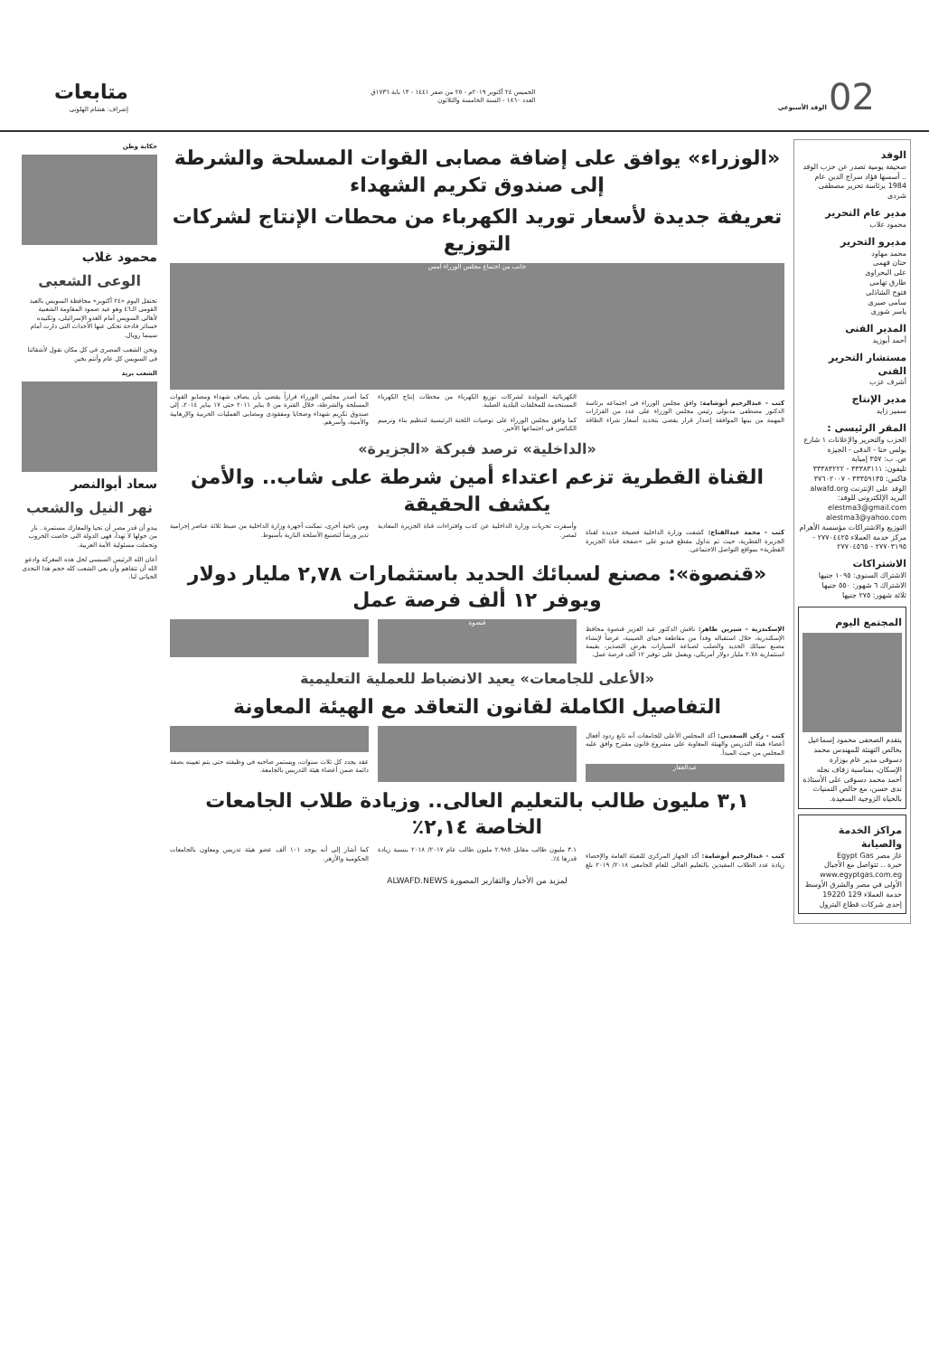02 الوفد الأسبوعي
الخميس ٢٤ أكتوبر ٢٠١٩م - ٢٥ من صفر ١٤٤١ - ١٣ بابة ١٧٣٦ق
العدد ١٨٦٠ - السنة الخامسة والثلاثون
متابعات
إشراف: هشام الهلوتى
الوفد
صحيفة يومية تصدر عن حزب الوفد .. أسسها فؤاد سراج الدين عام 1984 برئاسة تحرير مصطفى شردى
مدير عام التحرير
محمود غلاب
مديرو التحرير
محمد مهاود
حنان فهمى
على البحراوى
طارق تهامى
فتوح الشاذلى
سامى صبرى
ياسر شورى
المدير الفنى
أحمد أبوزيد
مستشار التحرير الفنى
أشرف عزب
مدير الإنتاج
سمير زايد
المقر الرئيسى :
الحزب والتحرير والإعلانات ١ شارع بولس حنا - الدقى - الجيزة
ص. ب: ٣٥٧ إمبابة
تليفون: ٣٣٣٨٣١١١ - ٣٣٣٨٣٢٢٢
فاكس: ٣٣٣٥٩١٣٥ - ٣٧٦٠٢٠٠٧
الوفد على الإنترنت alwafd.org
البريد الإلكترونى للوفد:
elestma3@gmail.com
alestma3@yahoo.com
التوزيع والاشتراكات مؤسسة الأهرام مركز خدمة العملاء ٢٧٧٠٤٤٢٥ - ٢٧٧٠٣١٩٥ - ٢٧٧٠٤٥٦٥
الاشتراكات
الاشتراك السنوى: ١٠٩٥ جنيها
الاشتراك ٦ شهور: ٥٥٠ جنيها
ثلاثة شهور: ٢٧٥ جنيها
المجتمع اليوم
يتقدم الصحفى محمود إسماعيل بخالص التهنئة للمهندس محمد دسوقى مدير عام بوزارة الإسكان، بمناسبة زفاف نجله أحمد محمد دسوقى على الأستاذة ندى حسن، مع خالص التمنيات بالحياة الزوجية السعيدة.
مراكز الخدمة والصيانة
غاز مصر Egypt Gas
خبرة .. تتواصل مع الأجيال
www.egyptgas.com.eg
الأولى في مصر والشرق الأوسط
خدمة العملاء 129 19220
إحدى شركات قطاع البترول
«الوزراء» يوافق على إضافة مصابى القوات المسلحة والشرطة إلى صندوق تكريم الشهداء
تعريفة جديدة لأسعار توريد الكهرباء من محطات الإنتاج لشركات التوزيع
جانب من اجتماع مجلس الوزراء أمس
كتب - عبدالرحيم أبوشامة: وافق مجلس الوزراء فى اجتماعه برئاسة الدكتور مصطفى مدبولى رئيس مجلس الوزراء على عدد من القرارات المهمة من بينها الموافقة إصدار قرار يقضى بتحديد أسعار شراء الطاقة الكهربائية المولدة لشركات توزيع الكهرباء من محطات إنتاج الكهرباء المستخدمة للمخلفات البلدية الصلبة.
كما وافق مجلس الوزراء على توصيات اللجنة الرئيسية لتنظيم بناء وترميم الكنائس فى اجتماعها الأخير.
كما أصدر مجلس الوزراء قراراً يقضى بأن يضاف شهداء ومصابو القوات المسلحة والشرطة، خلال الفترة من ٥ يناير ٢٠١١ حتى ١٧ يناير ٢٠١٤، إلى صندوق تكريم شهداء وضحايا ومفقودى ومصابى العمليات الحربية والإرهابية والأمنية، وأسرهم.
«الداخلية» ترصد فبركة «الجزيرة»
القناة القطرية تزعم اعتداء أمين شرطة على شاب.. والأمن يكشف الحقيقة
كتب - محمد عبدالفتاح: كشفت وزارة الداخلية فضيحة جديدة لقناة الجزيرة القطرية، حيث تم تداول مقطع فيديو على «صفحة قناة الجزيرة القطرية» بمواقع التواصل الاجتماعى.
وأسفرت تحريات وزارة الداخلية عن كذب وافتراءات قناة الجزيرة المعادية لمصر.
ومن ناحية أخرى، تمكنت أجهزة وزارة الداخلية من ضبط ثلاثة عناصر إجرامية تدير ورشاً لتصنيع الأسلحة النارية بأسيوط.
«قنصوة»: مصنع لسبائك الحديد باستثمارات ٢,٧٨ مليار دولار ويوفر ١٢ ألف فرصة عمل
الإسكندرية - شيرين طاهر: ناقش الدكتور عبد العزيز قنصوة محافظ الإسكندرية، خلال استقباله وفداً من مقاطعة خيباى الصينية، عرضاً لإنشاء مصنع سبائك الحديد والصلب لصناعة السيارات بغرض التصدير، بقيمة استثمارية ٢.٧٨ مليار دولار أمريكى، ويعمل على توفير ١٢ ألف فرصة عمل.
قنصوة
«الأعلى للجامعات» يعيد الانضباط للعملية التعليمية
التفاصيل الكاملة لقانون التعاقد مع الهيئة المعاونة
كتب - زكى السعدنى: أكد المجلس الأعلى للجامعات أنه تابع ردود أفعال أعضاء هيئة التدريس والهيئة المعاونة على مشروع قانون مقترح وافق عليه المجلس من حيث المبدأ.
عبدالغفار
عقد يجدد كل ثلاث سنوات، ويستمر صاحبه فى وظيفته حتى يتم تعيينه بصفة دائمة ضمن أعضاء هيئة التدريس بالجامعة.
٣,١ مليون طالب بالتعليم العالى.. وزيادة طلاب الجامعات الخاصة ٢,١٤٪
كتب - عبدالرحيم أبوشامة: أكد الجهاز المركزى للتعبئة العامة والإحصاء زيادة عدد الطلاب المقيدين بالتعليم العالى للعام الجامعى ٢٠١٨/ ٢٠١٩ بلغ ٣.١ مليون طالب مقابل ٢.٩٨٥ مليون طالب عام ٢٠١٧/ ٢٠١٨ بنسبة زيادة قدرها ٤٪.
كما أشار إلى أنه يوجد ١٠١ ألف عضو هيئة تدريس ومعاون بالجامعات الحكومية والأزهر.
لمزيد من الأخبار والتقارير المصورة ALWAFD.NEWS
حكاية وطن
محمود غلاب
الوعى الشعبى
تحتفل اليوم «٢٤ أكتوبر» محافظة السويس بالعيد القومى الـ٤٦ وهو عيد صمود المقاومة الشعبية لأهالى السويس أمام العدو الإسرائيلى، وتكبيده خسائر فادحة تحكى عنها الأحداث التى دارت أمام سينما رويال.
ونحن الشعب المصرى فى كل مكان نقول لأشقائنا فى السويس كل عام وأنتم بخير.
الشعب يريد
سعاد أبوالنصر
نهر النيل والشعب
يبدو أن قدر مصر أن تحيا والمعارك مستمرة.. نار من حولها لا تهدأ، فهى الدولة التى خاضت الحروب وتحملت مسئولية الأمة العربية.
أعان الله الرئيس السيسى لحل هذه المعركة وادعو الله أن تتفاهم وأن يعى الشعب كله حجم هذا التحدى الحياتى لنا.